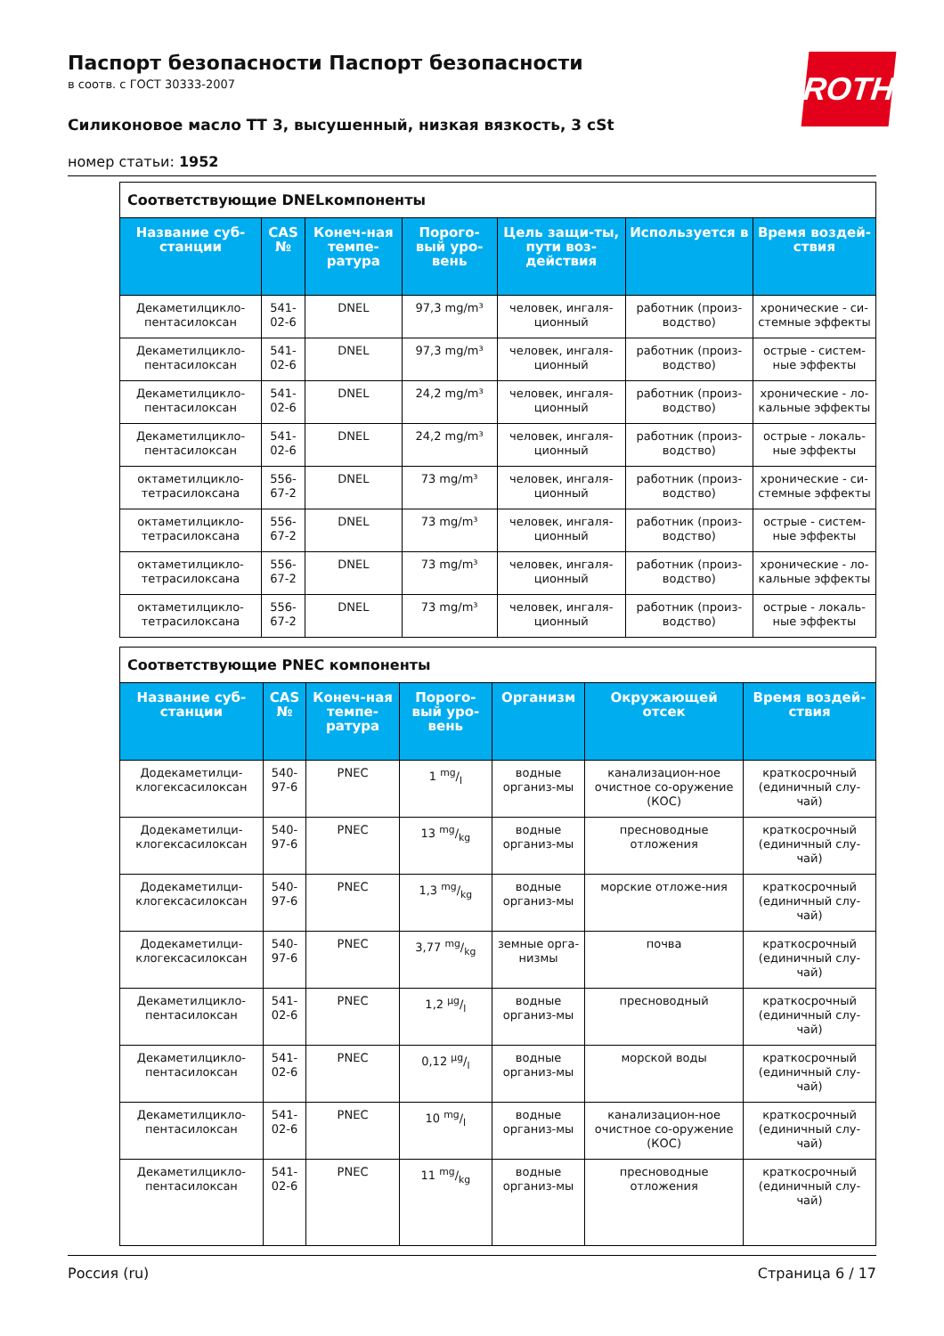ROTH
Паспорт безопасности Паспорт безопасности
в соотв. с ГОСТ 30333-2007
Силиконовое масло ТТ 3, высушенный, низкая вязкость, 3 cSt
номер статьи: 1952
Соответствующие DNELкомпоненты
| Название суб-станции | CAS № | Конеч-ная темпе-ратура | Порого-вый уро-вень | Цель защи-ты, пути воз-действия | Используется в | Время воздей-ствия |
| --- | --- | --- | --- | --- | --- | --- |
| Декаметилцикло-пентасилоксан | 541-02-6 | DNEL | 97,3 mg/m³ | человек, ингаля-ционный | работник (произ-водство) | хронические - си-стемные эффекты |
| Декаметилцикло-пентасилоксан | 541-02-6 | DNEL | 97,3 mg/m³ | человек, ингаля-ционный | работник (произ-водство) | острые - систем-ные эффекты |
| Декаметилцикло-пентасилоксан | 541-02-6 | DNEL | 24,2 mg/m³ | человек, ингаля-ционный | работник (произ-водство) | хронические - ло-кальные эффекты |
| Декаметилцикло-пентасилоксан | 541-02-6 | DNEL | 24,2 mg/m³ | человек, ингаля-ционный | работник (произ-водство) | острые - локаль-ные эффекты |
| октаметилцикло-тетрасилоксана | 556-67-2 | DNEL | 73 mg/m³ | человек, ингаля-ционный | работник (произ-водство) | хронические - си-стемные эффекты |
| октаметилцикло-тетрасилоксана | 556-67-2 | DNEL | 73 mg/m³ | человек, ингаля-ционный | работник (произ-водство) | острые - систем-ные эффекты |
| октаметилцикло-тетрасилоксана | 556-67-2 | DNEL | 73 mg/m³ | человек, ингаля-ционный | работник (произ-водство) | хронические - ло-кальные эффекты |
| октаметилцикло-тетрасилоксана | 556-67-2 | DNEL | 73 mg/m³ | человек, ингаля-ционный | работник (произ-водство) | острые - локаль-ные эффекты |
Соответствующие PNEC компоненты
| Название суб-станции | CAS № | Конеч-ная темпе-ратура | Порого-вый уро-вень | Организм | Окружающей отсек | Время воздей-ствия |
| --- | --- | --- | --- | --- | --- | --- |
| Додекаметилци-клогексасилоксан | 540-97-6 | PNEC | 1 mg/l | водные организ-мы | канализацион-ное очистное со-оружение (КОС) | краткосрочный (единичный слу-чай) |
| Додекаметилци-клогексасилоксан | 540-97-6 | PNEC | 13 mg/kg | водные организ-мы | пресноводные отложения | краткосрочный (единичный слу-чай) |
| Додекаметилци-клогексасилоксан | 540-97-6 | PNEC | 1,3 mg/kg | водные организ-мы | морские отложе-ния | краткосрочный (единичный слу-чай) |
| Додекаметилци-клогексасилоксан | 540-97-6 | PNEC | 3,77 mg/kg | земные орга-низмы | почва | краткосрочный (единичный слу-чай) |
| Декаметилцикло-пентасилоксан | 541-02-6 | PNEC | 1,2 µg/l | водные организ-мы | пресноводный | краткосрочный (единичный слу-чай) |
| Декаметилцикло-пентасилоксан | 541-02-6 | PNEC | 0,12 µg/l | водные организ-мы | морской воды | краткосрочный (единичный слу-чай) |
| Декаметилцикло-пентасилоксан | 541-02-6 | PNEC | 10 mg/l | водные организ-мы | канализацион-ное очистное со-оружение (КОС) | краткосрочный (единичный слу-чай) |
| Декаметилцикло-пентасилоксан | 541-02-6 | PNEC | 11 mg/kg | водные организ-мы | пресноводные отложения | краткосрочный (единичный слу-чай) |
Россия (ru) Страница 6 / 17